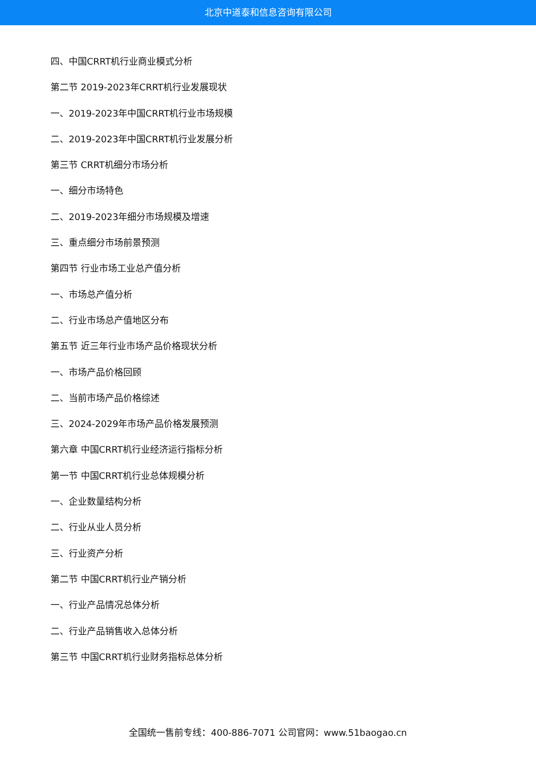北京中道泰和信息咨询有限公司
四、中国CRRT机行业商业模式分析
第二节 2019-2023年CRRT机行业发展现状
一、2019-2023年中国CRRT机行业市场规模
二、2019-2023年中国CRRT机行业发展分析
第三节 CRRT机细分市场分析
一、细分市场特色
二、2019-2023年细分市场规模及增速
三、重点细分市场前景预测
第四节 行业市场工业总产值分析
一、市场总产值分析
二、行业市场总产值地区分布
第五节 近三年行业市场产品价格现状分析
一、市场产品价格回顾
二、当前市场产品价格综述
三、2024-2029年市场产品价格发展预测
第六章 中国CRRT机行业经济运行指标分析
第一节 中国CRRT机行业总体规模分析
一、企业数量结构分析
二、行业从业人员分析
三、行业资产分析
第二节 中国CRRT机行业产销分析
一、行业产品情况总体分析
二、行业产品销售收入总体分析
第三节 中国CRRT机行业财务指标总体分析
全国统一售前专线：400-886-7071 公司官网：www.51baogao.cn